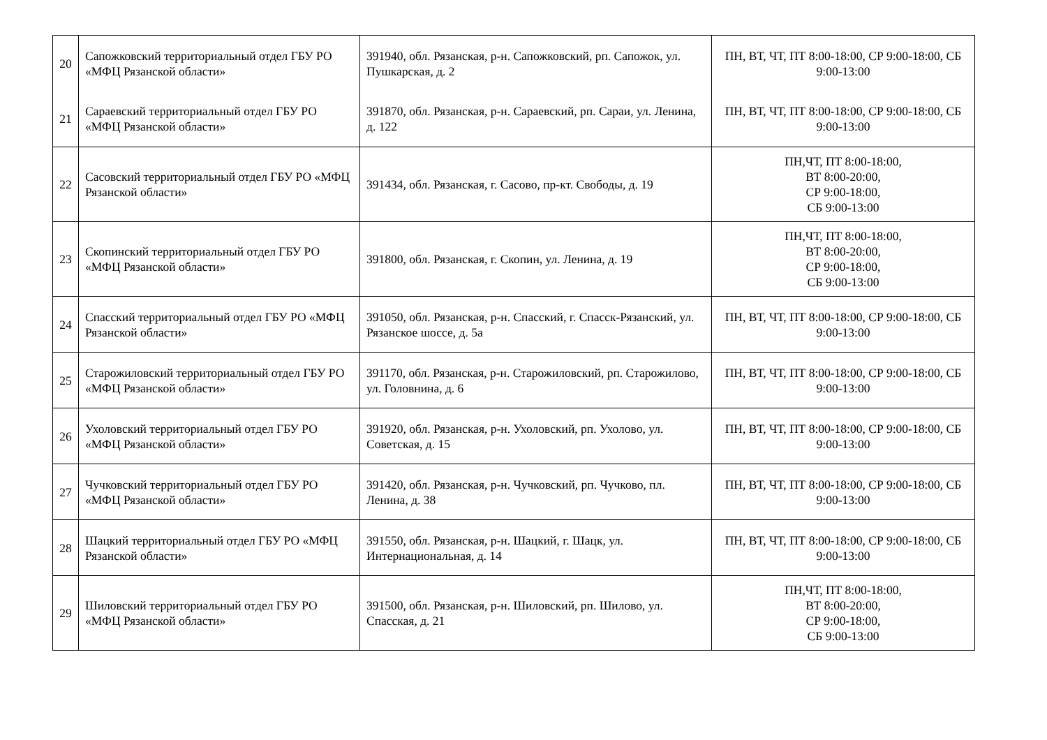| 20 | Сапожковский территориальный отдел ГБУ РО «МФЦ Рязанской области» | 391940, обл. Рязанская, р-н. Сапожковский, рп. Сапожок, ул. Пушкарская, д. 2 | ПН, ВТ, ЧТ, ПТ 8:00-18:00, СР 9:00-18:00, СБ 9:00-13:00 |
| 21 | Сараевский территориальный отдел ГБУ РО «МФЦ Рязанской области» | 391870, обл. Рязанская, р-н. Сараевский, рп. Сараи, ул. Ленина, д. 122 | ПН, ВТ, ЧТ, ПТ 8:00-18:00, СР 9:00-18:00, СБ 9:00-13:00 |
| 22 | Сасовский территориальный отдел ГБУ РО «МФЦ Рязанской области» | 391434, обл. Рязанская, г. Сасово, пр-кт. Свободы, д. 19 | ПН,ЧТ, ПТ 8:00-18:00, ВТ 8:00-20:00, СР 9:00-18:00, СБ 9:00-13:00 |
| 23 | Скопинский территориальный отдел ГБУ РО «МФЦ Рязанской области» | 391800, обл. Рязанская, г. Скопин, ул. Ленина, д. 19 | ПН,ЧТ, ПТ 8:00-18:00, ВТ 8:00-20:00, СР 9:00-18:00, СБ 9:00-13:00 |
| 24 | Спасский территориальный отдел ГБУ РО «МФЦ Рязанской области» | 391050, обл. Рязанская, р-н. Спасский, г. Спасск-Рязанский, ул. Рязанское шоссе, д. 5а | ПН, ВТ, ЧТ, ПТ 8:00-18:00, СР 9:00-18:00, СБ 9:00-13:00 |
| 25 | Старожиловский территориальный отдел ГБУ РО «МФЦ Рязанской области» | 391170, обл. Рязанская, р-н. Старожиловский, рп. Старожилово, ул. Головнина, д. 6 | ПН, ВТ, ЧТ, ПТ 8:00-18:00, СР 9:00-18:00, СБ 9:00-13:00 |
| 26 | Ухоловский территориальный отдел ГБУ РО «МФЦ Рязанской области» | 391920, обл. Рязанская, р-н. Ухоловский, рп. Ухолово, ул. Советская, д. 15 | ПН, ВТ, ЧТ, ПТ 8:00-18:00, СР 9:00-18:00, СБ 9:00-13:00 |
| 27 | Чучковский территориальный отдел ГБУ РО «МФЦ Рязанской области» | 391420, обл. Рязанская, р-н. Чучковский, рп. Чучково, пл. Ленина, д. 38 | ПН, ВТ, ЧТ, ПТ 8:00-18:00, СР 9:00-18:00, СБ 9:00-13:00 |
| 28 | Шацкий территориальный отдел ГБУ РО «МФЦ Рязанской области» | 391550, обл. Рязанская, р-н. Шацкий, г. Шацк, ул. Интернациональная, д. 14 | ПН, ВТ, ЧТ, ПТ 8:00-18:00, СР 9:00-18:00, СБ 9:00-13:00 |
| 29 | Шиловский территориальный отдел ГБУ РО «МФЦ Рязанской области» | 391500, обл. Рязанская, р-н. Шиловский, рп. Шилово, ул. Спасская, д. 21 | ПН,ЧТ, ПТ 8:00-18:00, ВТ 8:00-20:00, СР 9:00-18:00, СБ 9:00-13:00 |